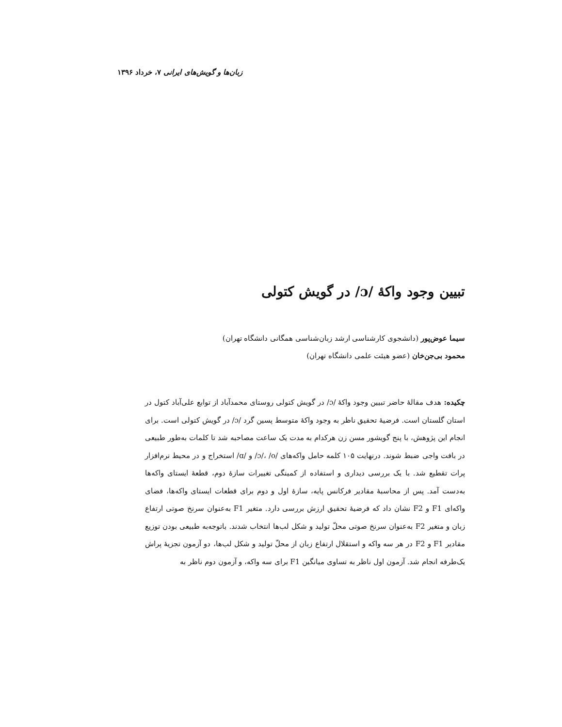زبان‌ها و گویش‌های ایرانی ۷، خرداد ۱۳۹۶
تبیین وجود واکهٔ /ɔ/ در گویش کتولی
سیما عوض‌پور (دانشجوی کارشناسی ارشد زبان‌شناسی همگانی دانشگاه تهران)
محمود بی‌جن‌خان (عضو هیئت علمی دانشگاه تهران)
چکیده: هدف مقالهٔ حاضر تبیین وجود واکهٔ /ɔ/ در گویش کتولی روستای محمدآباد از توابع علی‌آباد کتول در استان گلستان است. فرضیهٔ تحقیق ناظر به وجود واکهٔ متوسط پسین گرد /ɔ/ در گویش کتولی است. برای انجام این پژوهش، با پنج گویشور مسن زن هرکدام به مدت یک ساعت مصاحبه شد تا کلمات به‌طور طبیعی در بافت واجی ضبط شوند. درنهایت ۱۰۵ کلمه حامل واکه‌های /ɔ/، /o/ و /ɑ/ استخراج و در محیط نرم‌افزار پرات تقطیع شد. با یک بررسی دیداری و استفاده از کمینگی تغییرات سازهٔ دوم، قطعهٔ ایستای واکه‌ها به‌دست آمد. پس از محاسبهٔ مقادیر فرکانس پایه، سازهٔ اول و دوم برای قطعات ایستای واکه‌ها، فضای واکه‌ای F1 و F2 نشان داد که فرضیهٔ تحقیق ارزش بررسی دارد. متغیر F1 به‌عنوان سرنخ صوتی ارتفاع زبان و متغیر F2 به‌عنوان سرنخ صوتی محلّ تولید و شکل لب‌ها انتخاب شدند. باتوجه‌به طبیعی بودن توزیع مقادیر F1 و F2 در هر سه واکه و استقلال ارتفاع زبان از محلّ تولید و شکل لب‌ها، دو آزمون تجزیهٔ پراش یک‌طرفه انجام شد. آزمون اول ناظر به تساوی میانگین F1 برای سه واکه، و آزمون دوم ناظر به